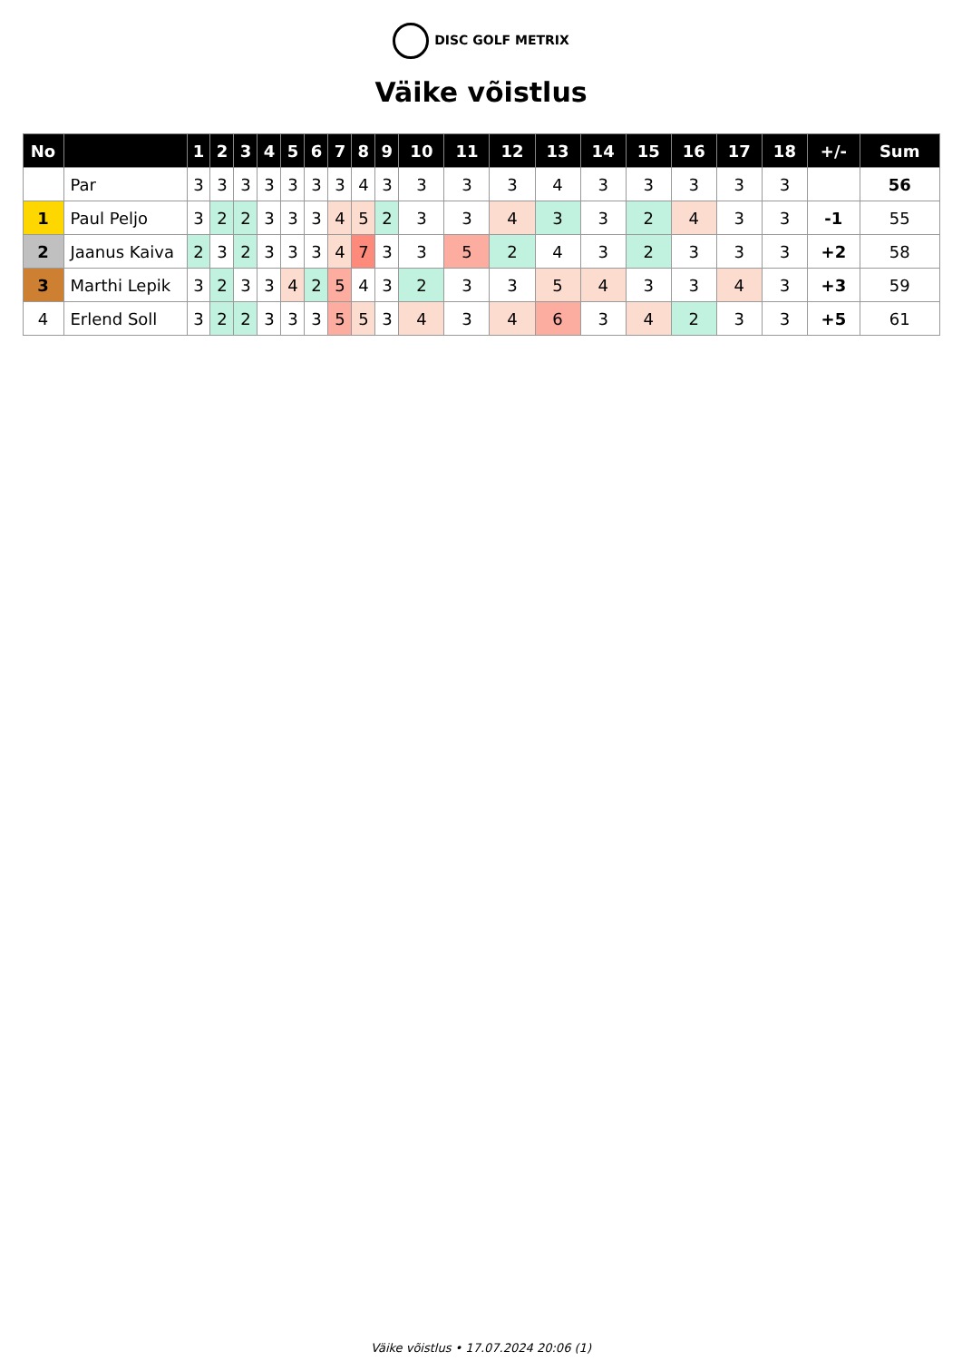DISC GOLF METRIX
Väike võistlus
| No | | 1 | 2 | 3 | 4 | 5 | 6 | 7 | 8 | 9 | 10 | 11 | 12 | 13 | 14 | 15 | 16 | 17 | 18 | +/- | Sum |
| --- | --- | --- | --- | --- | --- | --- | --- | --- | --- | --- | --- | --- | --- | --- | --- | --- | --- | --- | --- | --- | --- |
| | Par | 3 | 3 | 3 | 3 | 3 | 3 | 3 | 4 | 3 | 3 | 3 | 3 | 4 | 3 | 3 | 3 | 3 | 3 | | 56 |
| 1 | Paul Peljo | 3 | 2 | 2 | 3 | 3 | 3 | 4 | 5 | 2 | 3 | 3 | 4 | 3 | 3 | 2 | 4 | 3 | 3 | -1 | 55 |
| 2 | Jaanus Kaiva | 2 | 3 | 2 | 3 | 3 | 3 | 4 | 7 | 3 | 3 | 5 | 2 | 4 | 3 | 2 | 3 | 3 | 3 | +2 | 58 |
| 3 | Marthi Lepik | 3 | 2 | 3 | 3 | 4 | 2 | 5 | 4 | 3 | 2 | 3 | 3 | 5 | 4 | 3 | 3 | 4 | 3 | +3 | 59 |
| 4 | Erlend Soll | 3 | 2 | 2 | 3 | 3 | 3 | 5 | 5 | 3 | 4 | 3 | 4 | 6 | 3 | 4 | 2 | 3 | 3 | +5 | 61 |
Väike võistlus • 17.07.2024 20:06 (1)